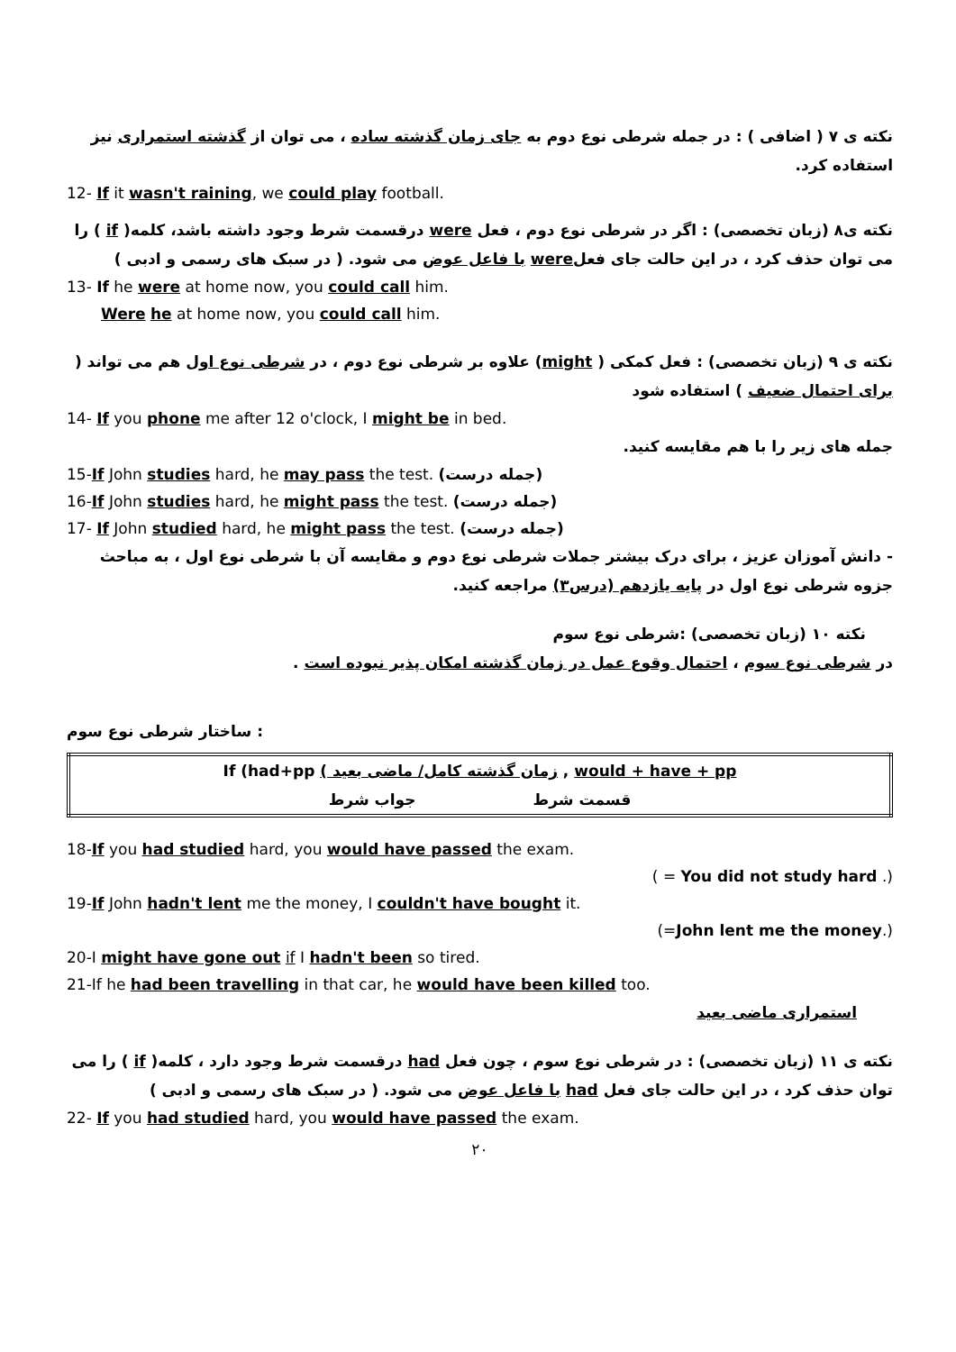نکته ی ۷ ( اضافی ) : در جمله شرطی نوع دوم به جای زمان گذشته ساده ، می توان از گذشته استمراری نیز استفاده کرد.
12- If it wasn't raining, we could play football.
نکته ی۸ (زبان تخصصی) : اگر در شرطی نوع دوم ، فعل were درقسمت شرط وجود داشته باشد، کلمه( if ) را می توان حذف کرد ، در این حالت جای فعلwere با فاعل عوض می شود. ( در سبک های رسمی و ادبی )
13- If he were at home now, you could call him.
Were he at home now, you could call him.
نکته ی ۹ (زبان تخصصی) : فعل کمکی ( might) علاوه بر شرطی نوع دوم ، در شرطی نوع اول هم می تواند ( برای احتمال ضعیف ) استفاده شود
14- If you phone me after 12 o'clock, I might be in bed.
جمله های زیر را با هم مقایسه کنید.
15-If John studies hard, he may pass the test. (جمله درست)
16-If John studies hard, he might pass the test. (جمله درست)
17- If John studied hard, he might pass the test. (جمله درست)
- دانش آموزان عزیز ، برای درک بیشتر جملات شرطی نوع دوم و مقایسه آن با شرطی نوع اول ، به مباحث جزوه شرطی نوع اول در پایه یازدهم (درس۳) مراجعه کنید.
نکته ۱۰ (زبان تخصصی) :شرطی نوع سوم
در شرطی نوع سوم ، احتمال وقوع عمل در زمان گذشته امکان پذیر نبوده است .
: ساختار شرطی نوع سوم
| If (had+pp ( زمان گذشته کامل/ ماضی بعید , would + have + pp |
| قسمت شرط جواب شرط |
18-If you had studied hard, you would have passed the exam.
( = You did not study hard .)
19-If John hadn't lent me the money, I couldn't have bought it.
(=John lent me the money.)
20-I might have gone out if I hadn't been so tired.
21-If he had been travelling in that car, he would have been killed too.
استمراری ماضی بعید
نکته ی ۱۱ (زبان تخصصی) : در شرطی نوع سوم ، چون فعل had درقسمت شرط وجود دارد ، کلمه( if ) را می توان حذف کرد ، در این حالت جای فعل had با فاعل عوض می شود. ( در سبک های رسمی و ادبی )
22- If you had studied hard, you would have passed the exam.
۲۰